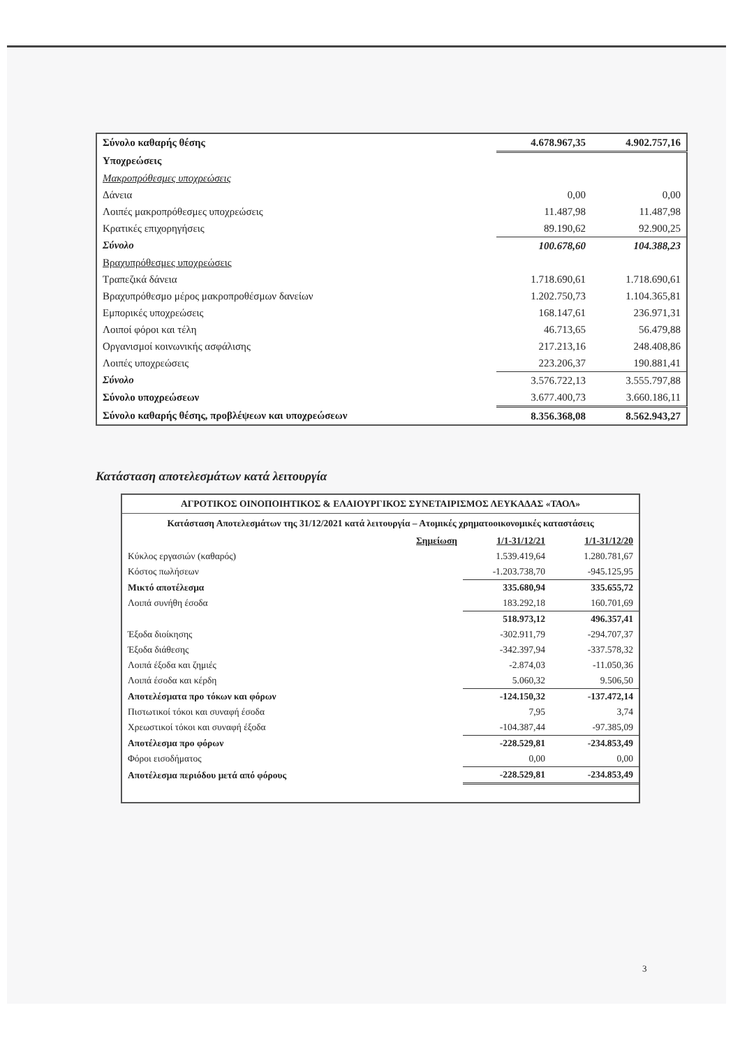| Σύνολο καθαρής θέσης | 4.678.967,35 | 4.902.757,16 |
| Υποχρεώσεις | | |
| Μακροπρόθεσμες υποχρεώσεις | | |
| Δάνεια | 0,00 | 0,00 |
| Λοιπές μακροπρόθεσμες υποχρεώσεις | 11.487,98 | 11.487,98 |
| Κρατικές επιχορηγήσεις | 89.190,62 | 92.900,25 |
| Σύνολο | 100.678,60 | 104.388,23 |
| Βραχυπρόθεσμες υποχρεώσεις | | |
| Τραπεζικά δάνεια | 1.718.690,61 | 1.718.690,61 |
| Βραχυπρόθεσμο μέρος μακροπροθέσμων δανείων | 1.202.750,73 | 1.104.365,81 |
| Εμπορικές υποχρεώσεις | 168.147,61 | 236.971,31 |
| Λοιποί φόροι και τέλη | 46.713,65 | 56.479,88 |
| Οργανισμοί κοινωνικής ασφάλισης | 217.213,16 | 248.408,86 |
| Λοιπές υποχρεώσεις | 223.206,37 | 190.881,41 |
| Σύνολο | 3.576.722,13 | 3.555.797,88 |
| Σύνολο υποχρεώσεων | 3.677.400,73 | 3.660.186,11 |
| Σύνολο καθαρής θέσης, προβλέψεων και υποχρεώσεων | 8.356.368,08 | 8.562.943,27 |
Κατάσταση αποτελεσμάτων κατά λειτουργία
ΑΓΡΟΤΙΚΟΣ ΟΙΝΟΠΟΙΗΤΙΚΟΣ & ΕΛΑΙΟΥΡΓΙΚΟΣ ΣΥΝΕΤΑΙΡΙΣΜΟΣ ΛΕΥΚΑΔΑΣ «ΤΑΟΛ»
Κατάσταση Αποτελεσμάτων της 31/12/2021 κατά λειτουργία – Ατομικές χρηματοοικονομικές καταστάσεις
| Σημείωση | 1/1-31/12/21 | 1/1-31/12/20 |
| Κύκλος εργασιών (καθαρός) | 1.539.419,64 | 1.280.781,67 |
| Κόστος πωλήσεων | -1.203.738,70 | -945.125,95 |
| Μικτό αποτέλεσμα | 335.680,94 | 335.655,72 |
| Λοιπά συνήθη έσοδα | 183.292,18 | 160.701,69 |
| | 518.973,12 | 496.357,41 |
| Έξοδα διοίκησης | -302.911,79 | -294.707,37 |
| Έξοδα διάθεσης | -342.397,94 | -337.578,32 |
| Λοιπά έξοδα και ζημιές | -2.874,03 | -11.050,36 |
| Λοιπά έσοδα και κέρδη | 5.060,32 | 9.506,50 |
| Αποτελέσματα προ τόκων και φόρων | -124.150,32 | -137.472,14 |
| Πιστωτικοί τόκοι και συναφή έσοδα | 7,95 | 3,74 |
| Χρεωστικοί τόκοι και συναφή έξοδα | -104.387,44 | -97.385,09 |
| Αποτέλεσμα προ φόρων | -228.529,81 | -234.853,49 |
| Φόροι εισοδήματος | 0,00 | 0,00 |
| Αποτέλεσμα περιόδου μετά από φόρους | -228.529,81 | -234.853,49 |
3